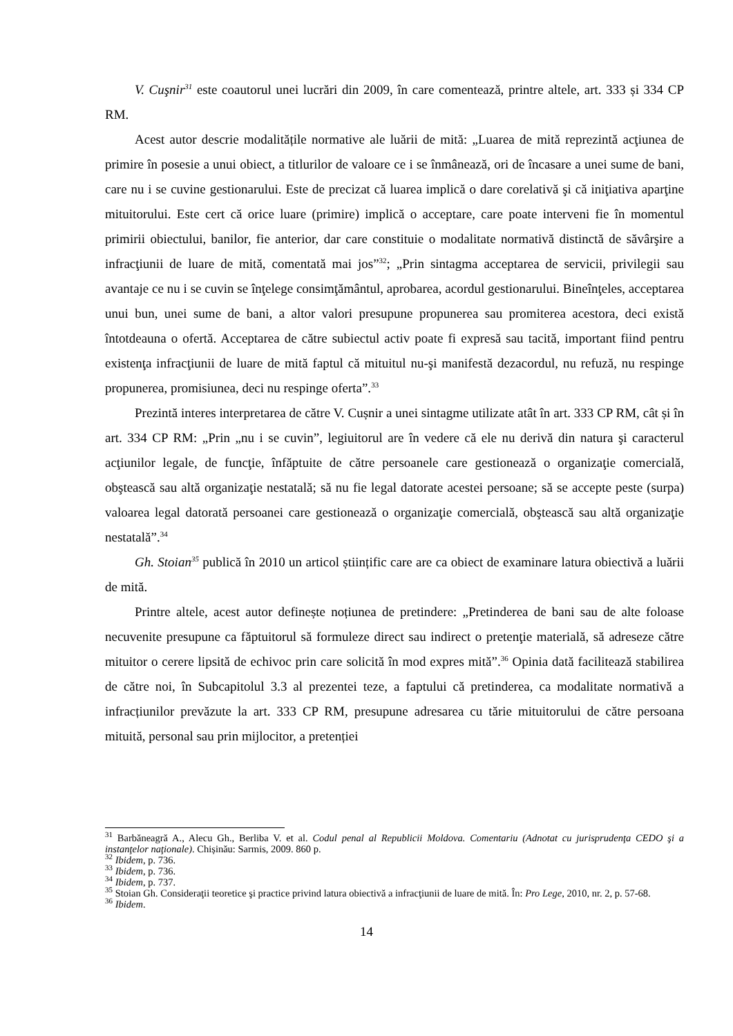V. Cuşnir<sup>31</sup> este coautorul unei lucrări din 2009, în care comentează, printre altele, art. 333 și 334 CP RM.
Acest autor descrie modalitățile normative ale luării de mită: „Luarea de mită reprezintă acţiunea de primire în posesie a unui obiect, a titlurilor de valoare ce i se înmânează, ori de încasare a unei sume de bani, care nu i se cuvine gestionarului. Este de precizat că luarea implică o dare corelativă şi că iniţiativa aparţine mituitorului. Este cert că orice luare (primire) implică o acceptare, care poate interveni fie în momentul primirii obiectului, banilor, fie anterior, dar care constituie o modalitate normativă distinctă de săvârşire a infracţiunii de luare de mită, comentată mai jos”<sup>32</sup>; „Prin sintagma acceptarea de servicii, privilegii sau avantaje ce nu i se cuvin se înţelege consimţământul, aprobarea, acordul gestionarului. Bineînţeles, acceptarea unui bun, unei sume de bani, a altor valori presupune propunerea sau promiterea acestora, deci există întotdeauna o ofertă. Acceptarea de către subiectul activ poate fi expresă sau tacită, important fiind pentru existenţa infracţiunii de luare de mită faptul că mituitul nu-şi manifestă dezacordul, nu refuză, nu respinge propunerea, promisiunea, deci nu respinge oferta”.<sup>33</sup>
Prezintă interes interpretarea de către V. Cușnir a unei sintagme utilizate atât în art. 333 CP RM, cât și în art. 334 CP RM: „Prin „nu i se cuvin”, legiuitorul are în vedere că ele nu derivă din natura şi caracterul acţiunilor legale, de funcţie, înfăptuite de către persoanele care gestionează o organizaţie comercială, obştească sau altă organizaţie nestatală; să nu fie legal datorate acestei persoane; să se accepte peste (surpa) valoarea legal datorată persoanei care gestionează o organizaţie comercială, obştească sau altă organizaţie nestatală”.<sup>34</sup>
Gh. Stoian<sup>35</sup> publică în 2010 un articol științific care are ca obiect de examinare latura obiectivă a luării de mită.
Printre altele, acest autor definește noțiunea de pretindere: „Pretinderea de bani sau de alte foloase necuvenite presupune ca făptuitorul să formuleze direct sau indirect o pretenţie materială, să adreseze către mituitor o cerere lipsită de echivoc prin care solicită în mod expres mită”.<sup>36</sup> Opinia dată facilitează stabilirea de către noi, în Subcapitolul 3.3 al prezentei teze, a faptului că pretinderea, ca modalitate normativă a infracțiunilor prevăzute la art. 333 CP RM, presupune adresarea cu tărie mituitorului de către persoana mituită, personal sau prin mijlocitor, a pretenției
<sup>31</sup> Barbăneagră A., Alecu Gh., Berliba V. et al. Codul penal al Republicii Moldova. Comentariu (Adnotat cu jurisprudenţa CEDO şi a instanţelor naţionale). Chișinău: Sarmis, 2009. 860 p.
<sup>32</sup> Ibidem, p. 736.
<sup>33</sup> Ibidem, p. 736.
<sup>34</sup> Ibidem, p. 737.
<sup>35</sup> Stoian Gh. Consideraţii teoretice şi practice privind latura obiectivă a infracţiunii de luare de mită. În: Pro Lege, 2010, nr. 2, p. 57-68.
<sup>36</sup> Ibidem.
14